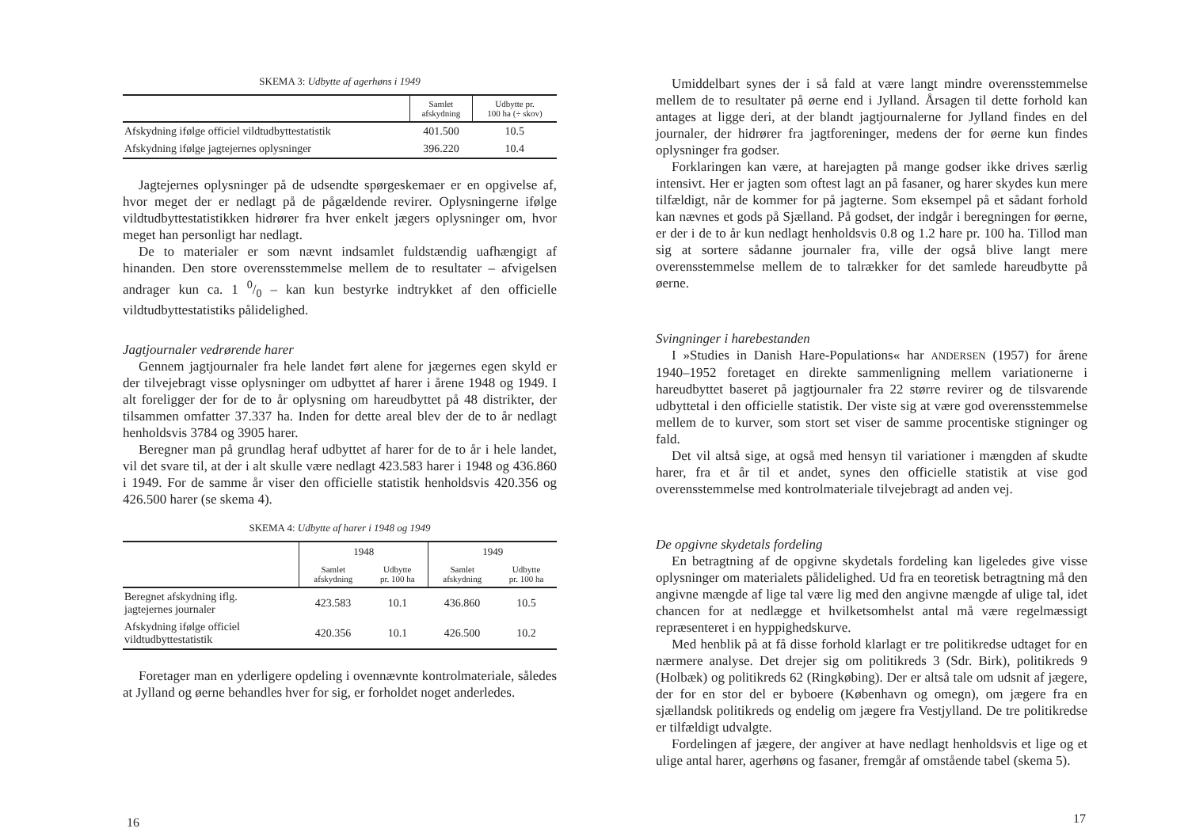SKEMA 3: Udbytte af agerhøns i 1949
| | Samlet afskydning | Udbytte pr. 100 ha (÷ skov) |
| --- | --- | --- |
| Afskydning ifølge officiel vildtudbyttestatistik | 401.500 | 10.5 |
| Afskydning ifølge jagtejernes oplysninger | 396.220 | 10.4 |
Jagtejernes oplysninger på de udsendte spørgeskemaer er en opgivelse af, hvor meget der er nedlagt på de pågældende revirer. Oplysningerne ifølge vildtudbyttestatistikken hidrører fra hver enkelt jægers oplysninger om, hvor meget han personligt har nedlagt.
De to materialer er som nævnt indsamlet fuldstændig uafhængigt af hinanden. Den store overensstemmelse mellem de to resultater – afvigelsen andrager kun ca. 1 0/0 – kan kun bestyrke indtrykket af den officielle vildtudbyttestatistiks pålidelighed.
Jagtjournaler vedrørende harer
Gennem jagtjournaler fra hele landet ført alene for jægernes egen skyld er der tilvejebragt visse oplysninger om udbyttet af harer i årene 1948 og 1949. I alt foreligger der for de to år oplysning om hareudbyttet på 48 distrikter, der tilsammen omfatter 37.337 ha. Inden for dette areal blev der de to år nedlagt henholdsvis 3784 og 3905 harer.
Beregner man på grundlag heraf udbyttet af harer for de to år i hele landet, vil det svare til, at der i alt skulle være nedlagt 423.583 harer i 1948 og 436.860 i 1949. For de samme år viser den officielle statistik henholdsvis 420.356 og 426.500 harer (se skema 4).
SKEMA 4: Udbytte af harer i 1948 og 1949
| | 1948 | | 1949 | |
| --- | --- | --- | --- | --- |
| | Samlet afskydning | Udbytte pr. 100 ha | Samlet afskydning | Udbytte pr. 100 ha |
| Beregnet afskydning iflg. jagtejernes journaler | 423.583 | 10.1 | 436.860 | 10.5 |
| Afskydning ifølge officiel vildtudbyttestatistik | 420.356 | 10.1 | 426.500 | 10.2 |
Foretager man en yderligere opdeling i ovennævnte kontrolmateriale, således at Jylland og øerne behandles hver for sig, er forholdet noget anderledes.
16
Umiddelbart synes der i så fald at være langt mindre overensstemmelse mellem de to resultater på øerne end i Jylland. Årsagen til dette forhold kan antages at ligge deri, at der blandt jagtjournalerne for Jylland findes en del journaler, der hidrører fra jagtforeninger, medens der for øerne kun findes oplysninger fra godser.
Forklaringen kan være, at harejagten på mange godser ikke drives særlig intensivt. Her er jagten som oftest lagt an på fasaner, og harer skydes kun mere tilfældigt, når de kommer for på jagterne. Som eksempel på et sådant forhold kan nævnes et gods på Sjælland. På godset, der indgår i beregningen for øerne, er der i de to år kun nedlagt henholdsvis 0.8 og 1.2 hare pr. 100 ha. Tillod man sig at sortere sådanne journaler fra, ville der også blive langt mere overensstemmelse mellem de to talrækker for det samlede hareudbytte på øerne.
Svingninger i harebestanden
I »Studies in Danish Hare-Populations« har ANDERSEN (1957) for årene 1940–1952 foretaget en direkte sammenligning mellem variationerne i hareudbyttet baseret på jagtjournaler fra 22 større revirer og de tilsvarende udbyttetal i den officielle statistik. Der viste sig at være god overensstemmelse mellem de to kurver, som stort set viser de samme procentiske stigninger og fald.
Det vil altså sige, at også med hensyn til variationer i mængden af skudte harer, fra et år til et andet, synes den officielle statistik at vise god overensstemmelse med kontrolmateriale tilvejebragt ad anden vej.
De opgivne skydetals fordeling
En betragtning af de opgivne skydetals fordeling kan ligeledes give visse oplysninger om materialets pålidelighed. Ud fra en teoretisk betragtning må den angivne mængde af lige tal være lig med den angivne mængde af ulige tal, idet chancen for at nedlægge et hvilketsomhelst antal må være regelmæssigt repræsenteret i en hyppighedskurve.
Med henblik på at få disse forhold klarlagt er tre politikredse udtaget for en nærmere analyse. Det drejer sig om politikreds 3 (Sdr. Birk), politikreds 9 (Holbæk) og politikreds 62 (Ringkøbing). Der er altså tale om udsnit af jægere, der for en stor del er byboere (København og omegn), om jægere fra en sjællandsk politikreds og endelig om jægere fra Vestjylland. De tre politikredse er tilfældigt udvalgte.
Fordelingen af jægere, der angiver at have nedlagt henholdsvis et lige og et ulige antal harer, agerhøns og fasaner, fremgår af omstående tabel (skema 5).
17